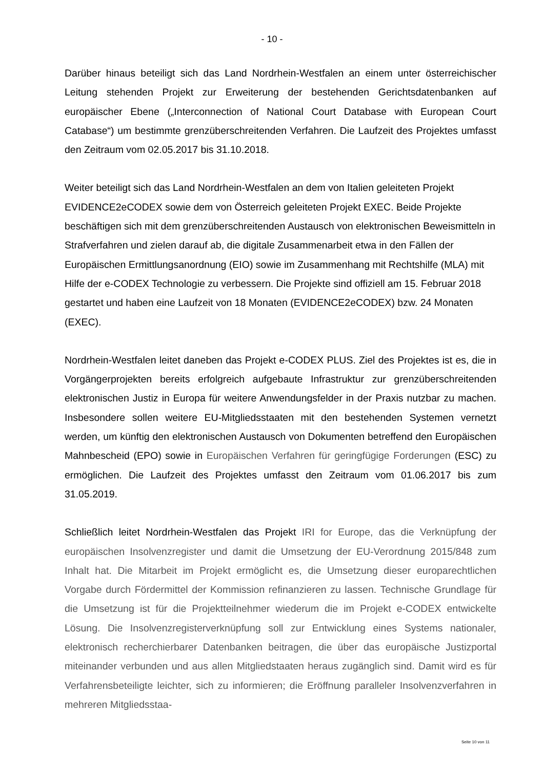- 10 -
Darüber hinaus beteiligt sich das Land Nordrhein-Westfalen an einem unter österreichischer Leitung stehenden Projekt zur Erweiterung der bestehenden Gerichtsdatenbanken auf europäischer Ebene („Interconnection of National Court Database with European Court Catabase“) um bestimmte grenzüberschreitenden Verfahren. Die Laufzeit des Projektes umfasst den Zeitraum vom 02.05.2017 bis 31.10.2018.
Weiter beteiligt sich das Land Nordrhein-Westfalen an dem von Italien geleiteten Projekt EVIDENCE2eCODEX sowie dem von Österreich geleiteten Projekt EXEC. Beide Projekte beschäftigen sich mit dem grenzüberschreitenden Austausch von elektronischen Beweismitteln in Strafverfahren und zielen darauf ab, die digitale Zusammenarbeit etwa in den Fällen der Europäischen Ermittlungsanordnung (EIO) sowie im Zusammenhang mit Rechtshilfe (MLA) mit Hilfe der e-CODEX Technologie zu verbessern. Die Projekte sind offiziell am 15. Februar 2018 gestartet und haben eine Laufzeit von 18 Monaten (EVIDENCE2eCODEX) bzw. 24 Monaten (EXEC).
Nordrhein-Westfalen leitet daneben das Projekt e-CODEX PLUS. Ziel des Projektes ist es, die in Vorgängerprojekten bereits erfolgreich aufgebaute Infrastruktur zur grenzüberschreitenden elektronischen Justiz in Europa für weitere Anwendungsfelder in der Praxis nutzbar zu machen. Insbesondere sollen weitere EU-Mitgliedsstaaten mit den bestehenden Systemen vernetzt werden, um künftig den elektronischen Austausch von Dokumenten betreffend den Europäischen Mahnbescheid (EPO) sowie in Europäischen Verfahren für geringfügige Forderungen (ESC) zu ermöglichen. Die Laufzeit des Projektes umfasst den Zeitraum vom 01.06.2017 bis zum 31.05.2019.
Schließlich leitet Nordrhein-Westfalen das Projekt IRI for Europe, das die Verknüpfung der europäischen Insolvenzregister und damit die Umsetzung der EU-Verordnung 2015/848 zum Inhalt hat. Die Mitarbeit im Projekt ermöglicht es, die Umsetzung dieser europarechtlichen Vorgabe durch Fördermittel der Kommission refinanzieren zu lassen. Technische Grundlage für die Umsetzung ist für die Projektteilnehmer wiederum die im Projekt e-CODEX entwickelte Lösung. Die Insolvenzregisterverknüpfung soll zur Entwicklung eines Systems nationaler, elektronisch recherchierbarer Datenbanken beitragen, die über das europäische Justizportal miteinander verbunden und aus allen Mitgliedstaaten heraus zugänglich sind. Damit wird es für Verfahrensbeteiligte leichter, sich zu informieren; die Eröffnung paralleler Insolvenzverfahren in mehreren Mitgliedsstaa-
Seite 10 von 11